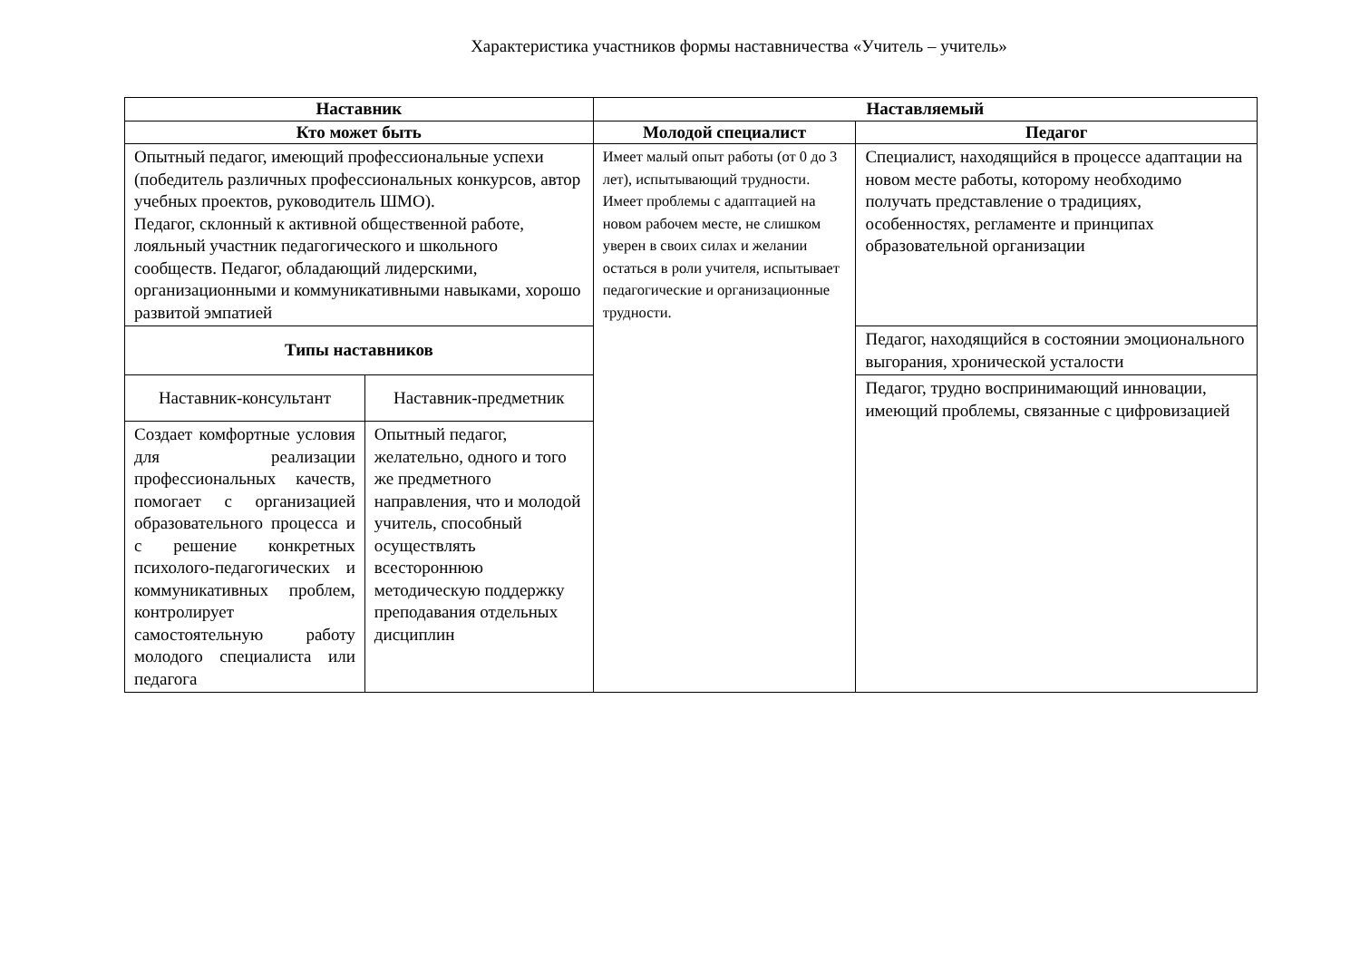Характеристика участников формы наставничества «Учитель – учитель»
| Наставник | | Наставляемый | |
| --- | --- | --- | --- |
| Кто может быть | | Молодой специалист | Педагог |
| Опытный педагог, имеющий профессиональные успехи (победитель различных профессиональных конкурсов, автор учебных проектов, руководитель ШМО). Педагог, склонный к активной общественной работе, лояльный участник педагогического и школьного сообществ. Педагог, обладающий лидерскими, организационными и коммуникативными навыками, хорошо развитой эмпатией | | Имеет малый опыт работы (от 0 до 3 лет), испытывающий трудности. Имеет проблемы с адаптацией на новом рабочем месте, не слишком уверен в своих силах и желании остаться в роли учителя, испытывает педагогические и организационные трудности. | Специалист, находящийся в процессе адаптации на новом месте работы, которому необходимо получать представление о традициях, особенностях, регламенте и принципах образовательной организации |
| Типы наставников | | | Педагог, находящийся в состоянии эмоционального выгорания, хронической усталости |
| Наставник-консультант | Наставник-предметник | | Педагог, трудно воспринимающий инновации, имеющий проблемы, связанные с цифровизацией |
| Создает комфортные условия для реализации профессиональных качеств, помогает с организацией образовательного процесса и с решение конкретных психолого-педагогических и коммуникативных проблем, контролирует самостоятельную работу молодого специалиста или педагога | Опытный педагог, желательно, одного и того же предметного направления, что и молодой учитель, способный осуществлять всестороннюю методическую поддержку преподавания отдельных дисциплин | | |